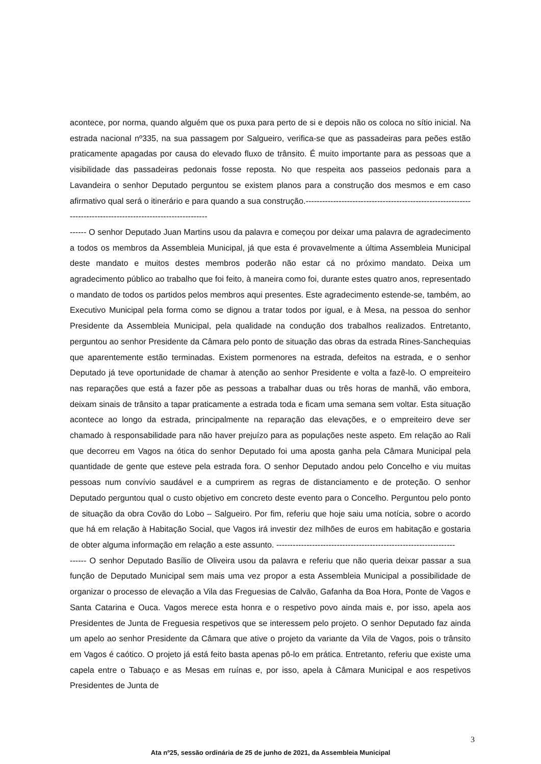acontece, por norma, quando alguém que os puxa para perto de si e depois não os coloca no sítio inicial. Na estrada nacional nº335, na sua passagem por Salgueiro, verifica-se que as passadeiras para peões estão praticamente apagadas por causa do elevado fluxo de trânsito. É muito importante para as pessoas que a visibilidade das passadeiras pedonais fosse reposta. No que respeita aos passeios pedonais para a Lavandeira o senhor Deputado perguntou se existem planos para a construção dos mesmos e em caso afirmativo qual será o itinerário e para quando a sua construção.--------------------------------------------------------------------------------------------------------------
------ O senhor Deputado Juan Martins usou da palavra e começou por deixar uma palavra de agradecimento a todos os membros da Assembleia Municipal, já que esta é provavelmente a última Assembleia Municipal deste mandato e muitos destes membros poderão não estar cá no próximo mandato. Deixa um agradecimento público ao trabalho que foi feito, à maneira como foi, durante estes quatro anos, representado o mandato de todos os partidos pelos membros aqui presentes. Este agradecimento estende-se, também, ao Executivo Municipal pela forma como se dignou a tratar todos por igual, e à Mesa, na pessoa do senhor Presidente da Assembleia Municipal, pela qualidade na condução dos trabalhos realizados. Entretanto, perguntou ao senhor Presidente da Câmara pelo ponto de situação das obras da estrada Rines-Sanchequias que aparentemente estão terminadas. Existem pormenores na estrada, defeitos na estrada, e o senhor Deputado já teve oportunidade de chamar à atenção ao senhor Presidente e volta a fazê-lo. O empreiteiro nas reparações que está a fazer põe as pessoas a trabalhar duas ou três horas de manhã, vão embora, deixam sinais de trânsito a tapar praticamente a estrada toda e ficam uma semana sem voltar. Esta situação acontece ao longo da estrada, principalmente na reparação das elevações, e o empreiteiro deve ser chamado à responsabilidade para não haver prejuízo para as populações neste aspeto. Em relação ao Rali que decorreu em Vagos na ótica do senhor Deputado foi uma aposta ganha pela Câmara Municipal pela quantidade de gente que esteve pela estrada fora. O senhor Deputado andou pelo Concelho e viu muitas pessoas num convívio saudável e a cumprirem as regras de distanciamento e de proteção. O senhor Deputado perguntou qual o custo objetivo em concreto deste evento para o Concelho. Perguntou pelo ponto de situação da obra Covão do Lobo – Salgueiro. Por fim, referiu que hoje saiu uma notícia, sobre o acordo que há em relação à Habitação Social, que Vagos irá investir dez milhões de euros em habitação e gostaria de obter alguma informação em relação a este assunto. -----------------------------------------------------------------
------ O senhor Deputado Basílio de Oliveira usou da palavra e referiu que não queria deixar passar a sua função de Deputado Municipal sem mais uma vez propor a esta Assembleia Municipal a possibilidade de organizar o processo de elevação a Vila das Freguesias de Calvão, Gafanha da Boa Hora, Ponte de Vagos e Santa Catarina e Ouca. Vagos merece esta honra e o respetivo povo ainda mais e, por isso, apela aos Presidentes de Junta de Freguesia respetivos que se interessem pelo projeto. O senhor Deputado faz ainda um apelo ao senhor Presidente da Câmara que ative o projeto da variante da Vila de Vagos, pois o trânsito em Vagos é caótico. O projeto já está feito basta apenas pô-lo em prática. Entretanto, referiu que existe uma capela entre o Tabuaço e as Mesas em ruínas e, por isso, apela à Câmara Municipal e aos respetivos Presidentes de Junta de
3
Ata nº25, sessão ordinária de 25 de junho de 2021, da Assembleia Municipal